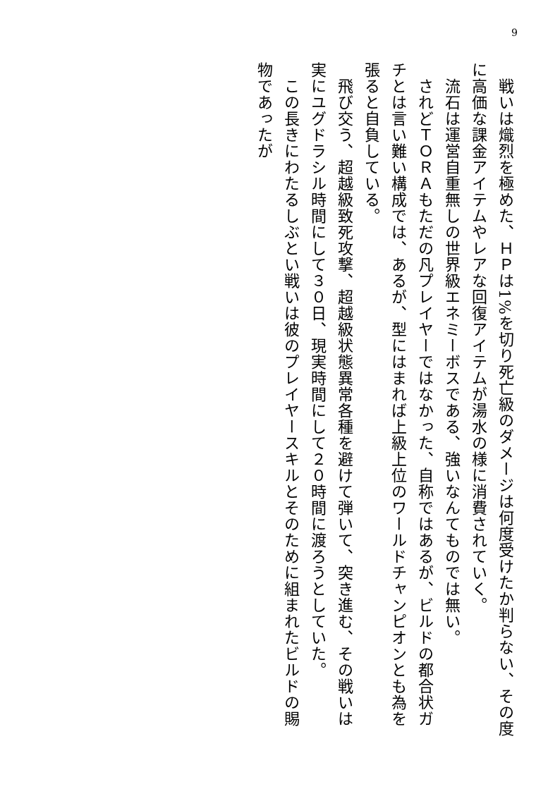9
　戦いは熾烈を極めた、ＨＰは1%を切り死亡級のダメージは何度受けたか判らない、その度に高価な課金アイテムやレアな回復アイテムが湯水の様に消費されていく。
　流石は運営自重無しの世界級エネミーボスである、強いなんてものでは無い。
　されどＴＯＲＡもただの凡プレイヤーではなかった、自称ではあるが、ビルドの都合状ガチとは言い難い構成では、あるが、型にはまれば上級上位のワールドチャンピオンとも為を張ると自負している。
　飛び交う、超越級致死攻撃、超越級状態異常各種を避けて弾いて、突き進む、その戦いは実にユグドラシル時間にして３０日、現実時間にして２０時間に渡ろうとしていた。
　この長きにわたるしぶとい戦いは彼のプレイヤースキルとそのために組まれたビルドの賜物であったが